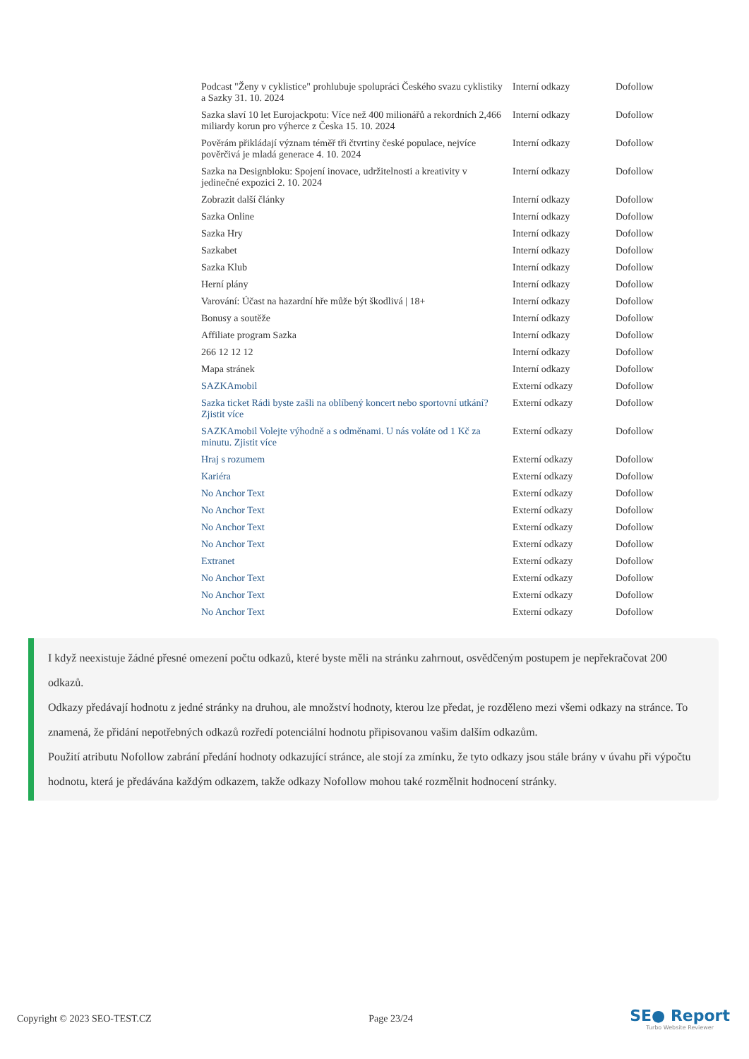| Podcast "Ženy v cyklistice" prohlubuje spolupráci Českého svazu cyklistiky a Sazky 31. 10. 2024 | Interní odkazy | Dofollow |
| Sazka slaví 10 let Eurojackpotu: Více než 400 milionářů a rekordních 2,466 miliardy korun pro výherce z Česka 15. 10. 2024 | Interní odkazy | Dofollow |
| Pověrám přikládají význam téměř tři čtvrtiny české populace, nejvíce pověrčivá je mladá generace 4. 10. 2024 | Interní odkazy | Dofollow |
| Sazka na Designbloku: Spojení inovace, udržitelnosti a kreativity v jedinečné expozici 2. 10. 2024 | Interní odkazy | Dofollow |
| Zobrazit další články | Interní odkazy | Dofollow |
| Sazka Online | Interní odkazy | Dofollow |
| Sazka Hry | Interní odkazy | Dofollow |
| Sazkabet | Interní odkazy | Dofollow |
| Sazka Klub | Interní odkazy | Dofollow |
| Herní plány | Interní odkazy | Dofollow |
| Varování: Účast na hazardní hře může být škodlivá / 18+ | Interní odkazy | Dofollow |
| Bonusy a soutěže | Interní odkazy | Dofollow |
| Affiliate program Sazka | Interní odkazy | Dofollow |
| 266 12 12 12 | Interní odkazy | Dofollow |
| Mapa stránek | Interní odkazy | Dofollow |
| SAZKAmobil | Externí odkazy | Dofollow |
| Sazka ticket Rádi byste zašli na oblíbený koncert nebo sportovní utkání? Zjistit více | Externí odkazy | Dofollow |
| SAZKAmobil Volejte výhodně a s odměnami. U nás voláte od 1 Kč za minutu. Zjistit více | Externí odkazy | Dofollow |
| Hraj s rozumem | Externí odkazy | Dofollow |
| Kariéra | Externí odkazy | Dofollow |
| No Anchor Text | Externí odkazy | Dofollow |
| No Anchor Text | Externí odkazy | Dofollow |
| No Anchor Text | Externí odkazy | Dofollow |
| No Anchor Text | Externí odkazy | Dofollow |
| Extranet | Externí odkazy | Dofollow |
| No Anchor Text | Externí odkazy | Dofollow |
| No Anchor Text | Externí odkazy | Dofollow |
| No Anchor Text | Externí odkazy | Dofollow |
I když neexistuje žádné přesné omezení počtu odkazů, které byste měli na stránku zahrnout, osvědčeným postupem je nepřekračovat 200 odkazů.
Odkazy předávají hodnotu z jedné stránky na druhou, ale množství hodnoty, kterou lze předat, je rozděleno mezi všemi odkazy na stránce. To znamená, že přidání nepotřebných odkazů rozředí potenciální hodnotu připisovanou vašim dalším odkazům.
Použití atributu Nofollow zabrání předání hodnoty odkazující stránce, ale stojí za zmínku, že tyto odkazy jsou stále brány v úvahu při výpočtu hodnotu, která je předávána každým odkazem, takže odkazy Nofollow mohou také rozmělnit hodnocení stránky.
Copyright © 2023 SEO-TEST.CZ Page 23/24
SE● Report
Turbo Website Reviewer